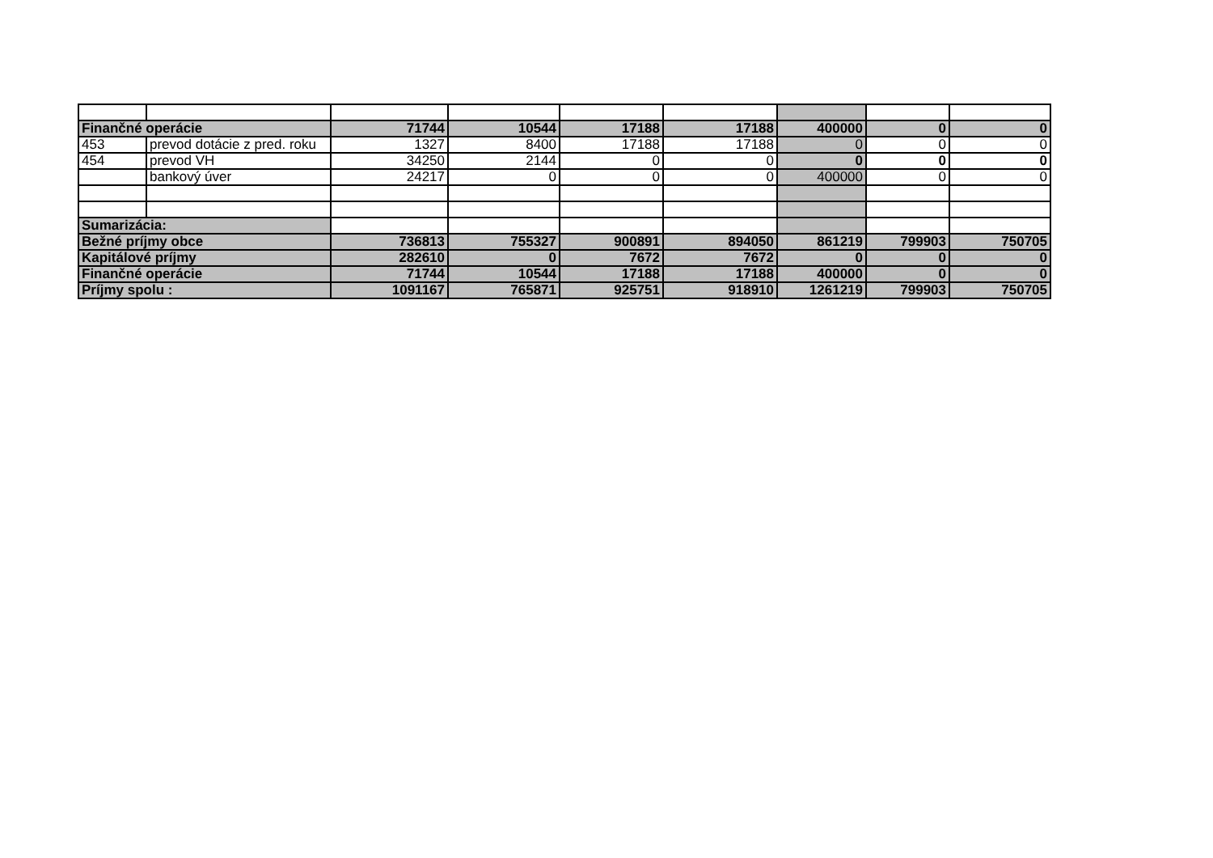| Finančné operácie | | 71744 | 10544 | 17188 | 17188 | 400000 | 0 | 0 |
| 453 | prevod dotácie z pred. roku | 1327 | 8400 | 17188 | 17188 | 0 | 0 | 0 |
| 454 | prevod VH | 34250 | 2144 | 0 | 0 | 0 | 0 | 0 |
| | bankový úver | 24217 | 0 | 0 | 0 | 400000 | 0 | 0 |
| Sumarizácia: | | | | | | | | |
| Bežné príjmy obce | | 736813 | 755327 | 900891 | 894050 | 861219 | 799903 | 750705 |
| Kapitálové príjmy | | 282610 | 0 | 7672 | 7672 | 0 | 0 | 0 |
| Finančné operácie | | 71744 | 10544 | 17188 | 17188 | 400000 | 0 | 0 |
| Príjmy spolu : | | 1091167 | 765871 | 925751 | 918910 | 1261219 | 799903 | 750705 |